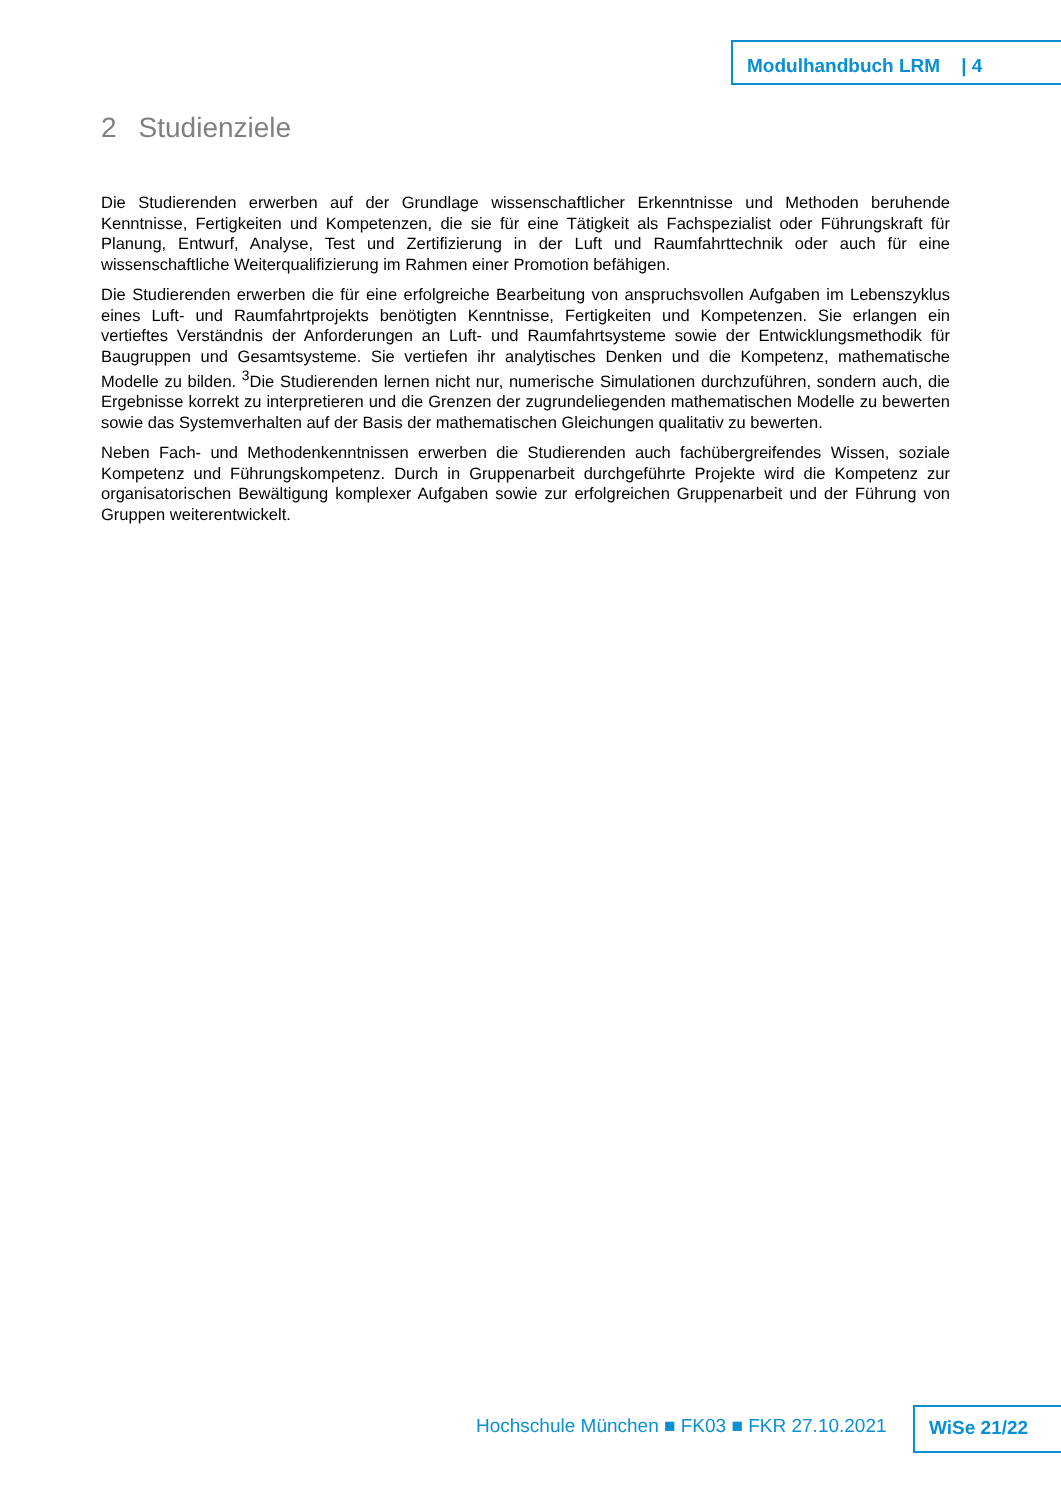Modulhandbuch LRM | 4
2 Studienziele
Die Studierenden erwerben auf der Grundlage wissenschaftlicher Erkenntnisse und Methoden beruhende Kenntnisse, Fertigkeiten und Kompetenzen, die sie für eine Tätigkeit als Fachspezialist oder Führungskraft für Planung, Entwurf, Analyse, Test und Zertifizierung in der Luft und Raumfahrttechnik oder auch für eine wissenschaftliche Weiterqualifizierung im Rahmen einer Promotion befähigen.
Die Studierenden erwerben die für eine erfolgreiche Bearbeitung von anspruchsvollen Aufgaben im Lebenszyklus eines Luft- und Raumfahrtprojekts benötigten Kenntnisse, Fertigkeiten und Kompetenzen. Sie erlangen ein vertieftes Verständnis der Anforderungen an Luft- und Raumfahrtsysteme sowie der Entwicklungsmethodik für Baugruppen und Gesamtsysteme. Sie vertiefen ihr analytisches Denken und die Kompetenz, mathematische Modelle zu bilden. <sup>3</sup>Die Studierenden lernen nicht nur, numerische Simulationen durchzuführen, sondern auch, die Ergebnisse korrekt zu interpretieren und die Grenzen der zugrundeliegenden mathematischen Modelle zu bewerten sowie das Systemverhalten auf der Basis der mathematischen Gleichungen qualitativ zu bewerten.
Neben Fach- und Methodenkenntnissen erwerben die Studierenden auch fachübergreifendes Wissen, soziale Kompetenz und Führungskompetenz. Durch in Gruppenarbeit durchgeführte Projekte wird die Kompetenz zur organisatorischen Bewältigung komplexer Aufgaben sowie zur erfolgreichen Gruppenarbeit und der Führung von Gruppen weiterentwickelt.
Hochschule München ■ FK03 ■ FKR 27.10.2021
WiSe 21/22